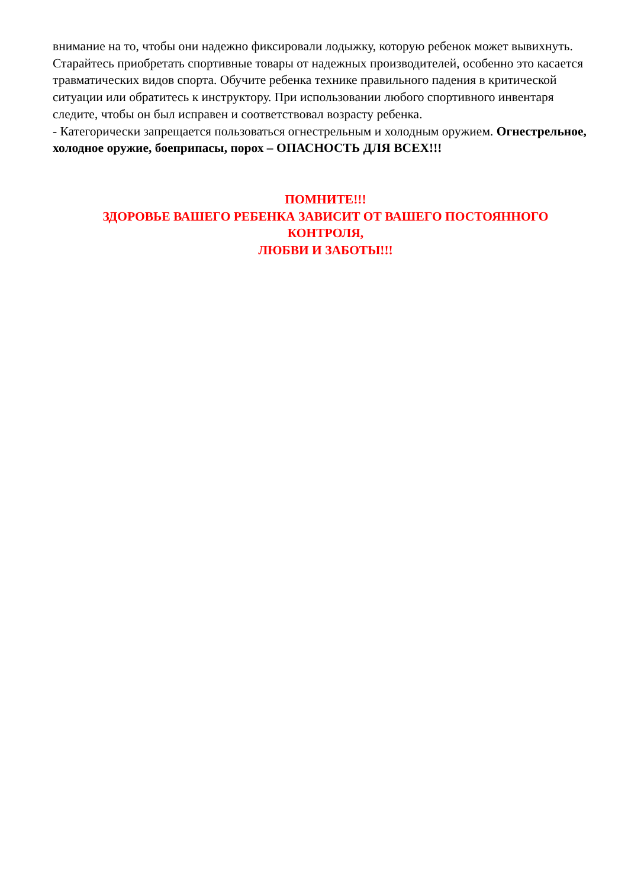внимание на то, чтобы они надежно фиксировали лодыжку, которую ребенок может вывихнуть. Старайтесь приобретать спортивные товары от надежных производителей, особенно это касается травматических видов спорта. Обучите ребенка технике правильного падения в критической ситуации или обратитесь к инструктору. При использовании любого спортивного инвентаря следите, чтобы он был исправен и соответствовал возрасту ребенка.
- Категорически запрещается пользоваться огнестрельным и холодным оружием. Огнестрельное, холодное оружие, боеприпасы, порох – ОПАСНОСТЬ ДЛЯ ВСЕХ!!!
ПОМНИТЕ!!!
ЗДОРОВЬЕ ВАШЕГО РЕБЕНКА ЗАВИСИТ ОТ ВАШЕГО ПОСТОЯННОГО КОНТРОЛЯ,
ЛЮБВИ И ЗАБОТЫ!!!